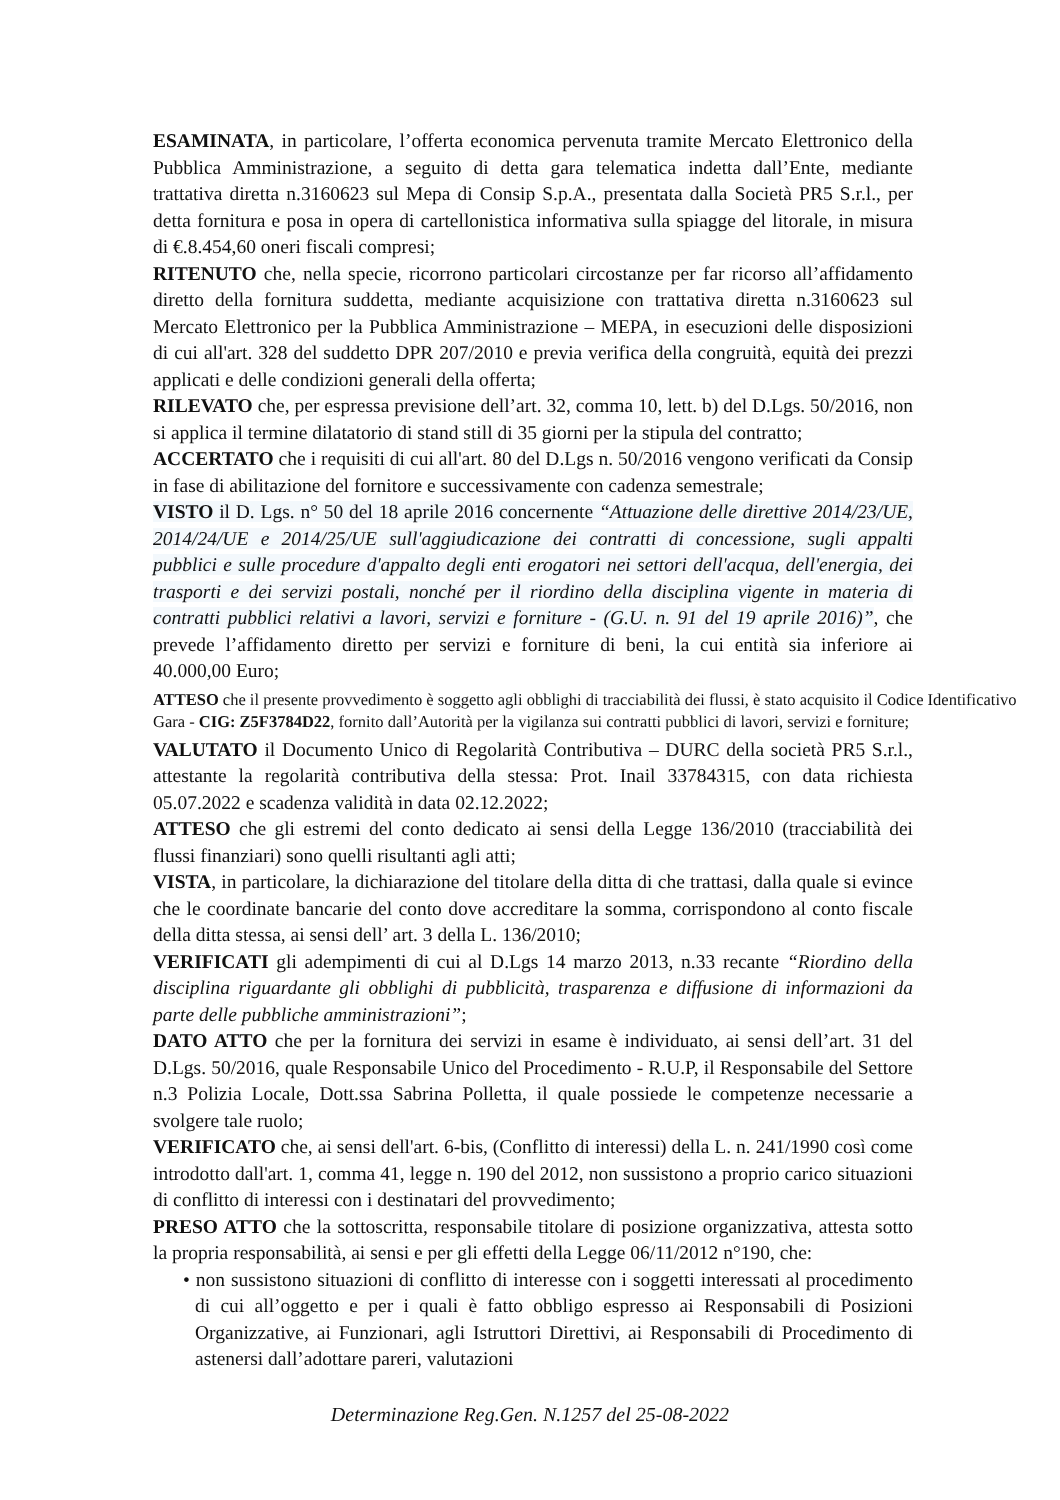ESAMINATA, in particolare, l’offerta economica pervenuta tramite Mercato Elettronico della Pubblica Amministrazione, a seguito di detta gara telematica indetta dall’Ente, mediante trattativa diretta n.3160623 sul Mepa di Consip S.p.A., presentata dalla Società PR5 S.r.l., per detta fornitura e posa in opera di cartellonistica informativa sulla spiagge del litorale, in misura di €.8.454,60 oneri fiscali compresi;
RITENUTO che, nella specie, ricorrono particolari circostanze per far ricorso all’affidamento diretto della fornitura suddetta, mediante acquisizione con trattativa diretta n.3160623 sul Mercato Elettronico per la Pubblica Amministrazione – MEPA, in esecuzioni delle disposizioni di cui all'art. 328 del suddetto DPR 207/2010 e previa verifica della congruità, equità dei prezzi applicati e delle condizioni generali della offerta;
RILEVATO che, per espressa previsione dell’art. 32, comma 10, lett. b) del D.Lgs. 50/2016, non si applica il termine dilatatorio di stand still di 35 giorni per la stipula del contratto;
ACCERTATO che i requisiti di cui all'art. 80 del D.Lgs n. 50/2016 vengono verificati da Consip in fase di abilitazione del fornitore e successivamente con cadenza semestrale;
VISTO il D. Lgs. n° 50 del 18 aprile 2016 concernente “Attuazione delle direttive 2014/23/UE, 2014/24/UE e 2014/25/UE sull'aggiudicazione dei contratti di concessione, sugli appalti pubblici e sulle procedure d'appalto degli enti erogatori nei settori dell'acqua, dell'energia, dei trasporti e dei servizi postali, nonché per il riordino della disciplina vigente in materia di contratti pubblici relativi a lavori, servizi e forniture - (G.U. n. 91 del 19 aprile 2016)”, che prevede l’affidamento diretto per servizi e forniture di beni, la cui entità sia inferiore ai 40.000,00 Euro;
ATTESO che il presente provvedimento è soggetto agli obblighi di tracciabilità dei flussi, è stato acquisito il Codice Identificativo Gara - CIG: Z5F3784D22, fornito dall’Autorità per la vigilanza sui contratti pubblici di lavori, servizi e forniture;
VALUTATO il Documento Unico di Regolarità Contributiva – DURC della società PR5 S.r.l., attestante la regolarità contributiva della stessa: Prot. Inail 33784315, con data richiesta 05.07.2022 e scadenza validità in data 02.12.2022;
ATTESO che gli estremi del conto dedicato ai sensi della Legge 136/2010 (tracciabilità dei flussi finanziari) sono quelli risultanti agli atti;
VISTA, in particolare, la dichiarazione del titolare della ditta di che trattasi, dalla quale si evince che le coordinate bancarie del conto dove accreditare la somma, corrispondono al conto fiscale della ditta stessa, ai sensi dell’ art. 3 della L. 136/2010;
VERIFICATI gli adempimenti di cui al D.Lgs 14 marzo 2013, n.33 recante “Riordino della disciplina riguardante gli obblighi di pubblicità, trasparenza e diffusione di informazioni da parte delle pubbliche amministrazioni”;
DATO ATTO che per la fornitura dei servizi in esame è individuato, ai sensi dell’art. 31 del D.Lgs. 50/2016, quale Responsabile Unico del Procedimento - R.U.P, il Responsabile del Settore n.3 Polizia Locale, Dott.ssa Sabrina Polletta, il quale possiede le competenze necessarie a svolgere tale ruolo;
VERIFICATO che, ai sensi dell'art. 6-bis, (Conflitto di interessi) della L. n. 241/1990 così come introdotto dall'art. 1, comma 41, legge n. 190 del 2012, non sussistono a proprio carico situazioni di conflitto di interessi con i destinatari del provvedimento;
PRESO ATTO che la sottoscritta, responsabile titolare di posizione organizzativa, attesta sotto la propria responsabilità, ai sensi e per gli effetti della Legge 06/11/2012 n°190, che:
• non sussistono situazioni di conflitto di interesse con i soggetti interessati al procedimento di cui all’oggetto e per i quali è fatto obbligo espresso ai Responsabili di Posizioni Organizzative, ai Funzionari, agli Istruttori Direttivi, ai Responsabili di Procedimento di astenersi dall’adottare pareri, valutazioni
Determinazione Reg.Gen. N.1257 del 25-08-2022